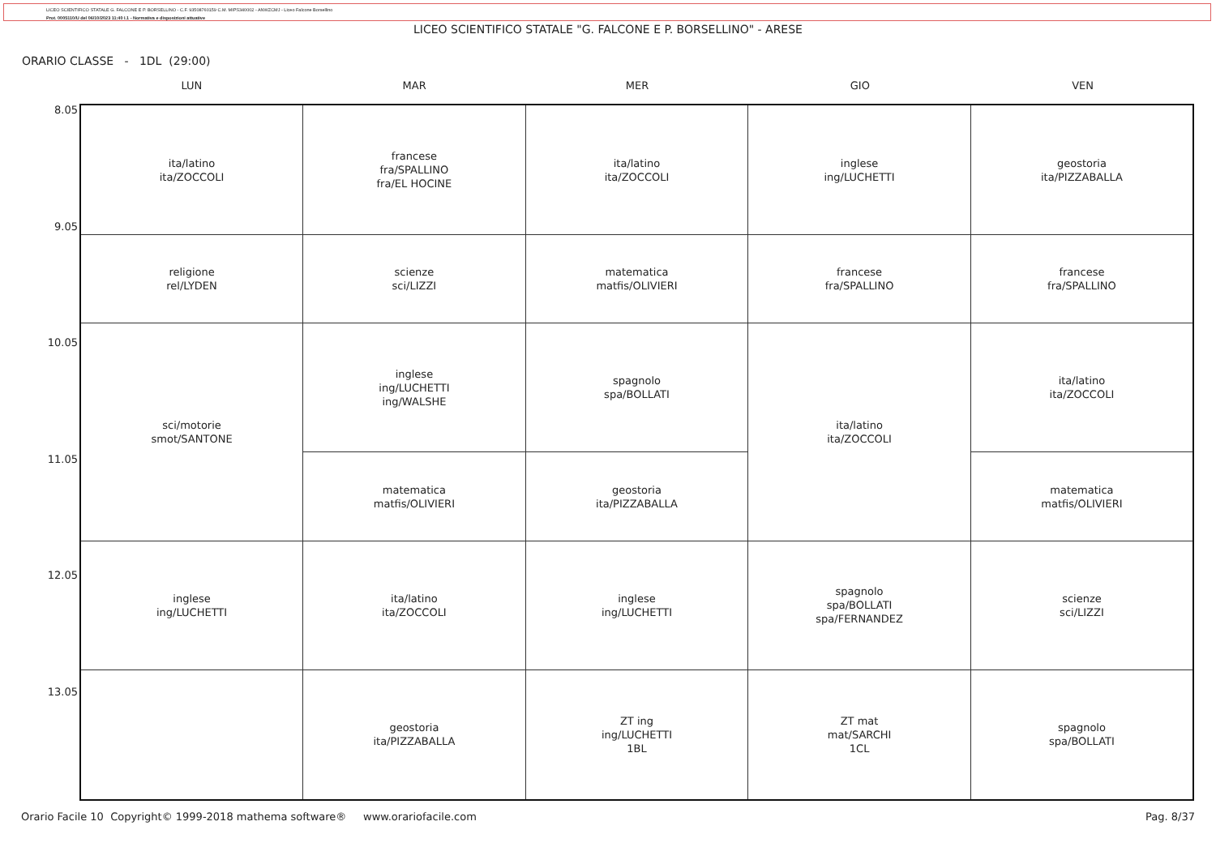LICEO SCIENTIFICO STATALE G. FALCONE E P. BORSELLINO - C.F. 93508760159 C.M. MIPS340002 - ANWZCMJ - Liceo Falcone Borsellino
Prot. 0005110/U del 06/10/2023 11:40 I.1 - Normativa e disposizioni attuative
LICEO SCIENTIFICO STATALE "G. FALCONE E P. BORSELLINO" - ARESE
ORARIO CLASSE - 1DL (29:00)
LUN MAR MER GIO VEN
8.05
9.05
10.05
11.05
12.05
13.05
| ita/latino ita/ZOCCOLI | francese fra/SPALLINO fra/EL HOCINE | ita/latino ita/ZOCCOLI | inglese ing/LUCHETTI | geostoria ita/PIZZABALLA |
| religione rel/LYDEN | scienze sci/LIZZI | matematica matfis/OLIVIERI | francese fra/SPALLINO | francese fra/SPALLINO |
| sci/motorie smot/SANTONE | inglese ing/LUCHETTI ing/WALSHE | spagnolo spa/BOLLATI | ita/latino ita/ZOCCOLI | ita/latino ita/ZOCCOLI |
| | matematica matfis/OLIVIERI | geostoria ita/PIZZABALLA | | matematica matfis/OLIVIERI |
| inglese ing/LUCHETTI | ita/latino ita/ZOCCOLI | inglese ing/LUCHETTI | spagnolo spa/BOLLATI spa/FERNANDEZ | scienze sci/LIZZI |
| | geostoria ita/PIZZABALLA | ZT ing ing/LUCHETTI 1BL | ZT mat mat/SARCHI 1CL | spagnolo spa/BOLLATI |
Orario Facile 10 Copyright© 1999-2018 mathema software® www.orariofacile.com Pag. 8/37